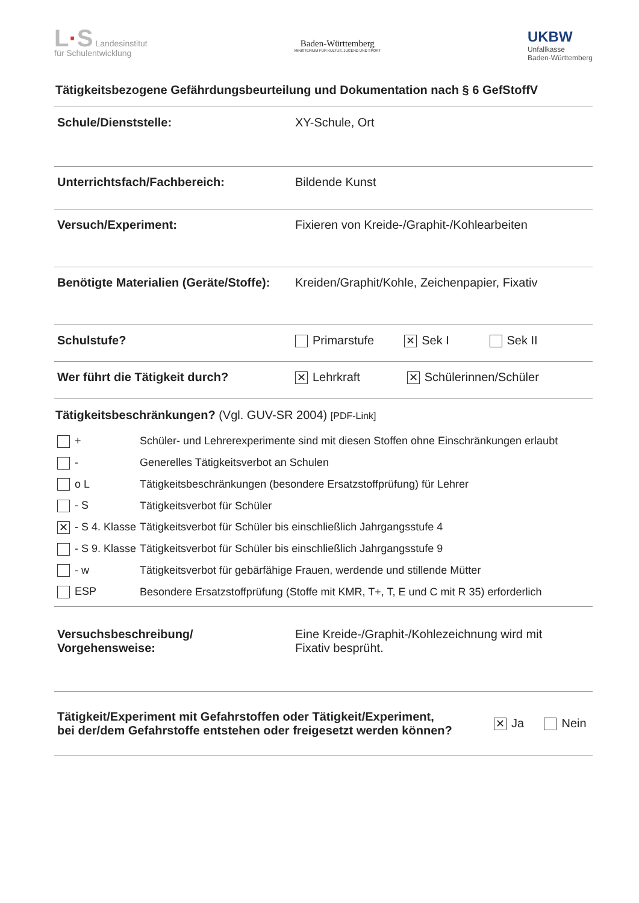L·S Landesinstitut
für Schulentwicklung
Baden-Württemberg
MINISTERIUM FÜR KULTUS, JUGEND UND SPORT
UKBW
Unfallkasse
Baden-Württemberg
Tätigkeitsbezogene Gefährdungsbeurteilung und Dokumentation nach § 6 GefStoffV
Schule/Dienststelle: XY-Schule, Ort
Unterrichtsfach/Fachbereich: Bildende Kunst
Versuch/Experiment: Fixieren von Kreide-/Graphit-/Kohlearbeiten
Benötigte Materialien (Geräte/Stoffe):
Kreiden/Graphit/Kohle, Zeichenpapier, Fixativ
Schulstufe? Primarstufe ✕ Sek I Sek II
Wer führt die Tätigkeit durch?
✕ Lehrkraft ✕ Schülerinnen/Schüler
Tätigkeitsbeschränkungen? (Vgl. GUV-SR 2004) [PDF-Link]
| + | Schüler- und Lehrerexperimente sind mit diesen Stoffen ohne Einschränkungen erlaubt |
| - | Generelles Tätigkeitsverbot an Schulen |
| o L | Tätigkeitsbeschränkungen (besondere Ersatzstoffprüfung) für Lehrer |
| - S | Tätigkeitsverbot für Schüler |
| ✕ - S 4. Klasse | Tätigkeitsverbot für Schüler bis einschließlich Jahrgangsstufe 4 |
| - S 9. Klasse | Tätigkeitsverbot für Schüler bis einschließlich Jahrgangsstufe 9 |
| - w | Tätigkeitsverbot für gebärfähige Frauen, werdende und stillende Mütter |
| ESP | Besondere Ersatzstoffprüfung (Stoffe mit KMR, T+, T, E und C mit R 35) erforderlich |
Versuchsbeschreibung/
Vorgehensweise:
Eine Kreide-/Graphit-/Kohlezeichnung wird mit
Fixativ besprüht.
Tätigkeit/Experiment mit Gefahrstoffen oder Tätigkeit/Experiment,
bei der/dem Gefahrstoffe entstehen oder freigesetzt werden können?
✕ Ja Nein